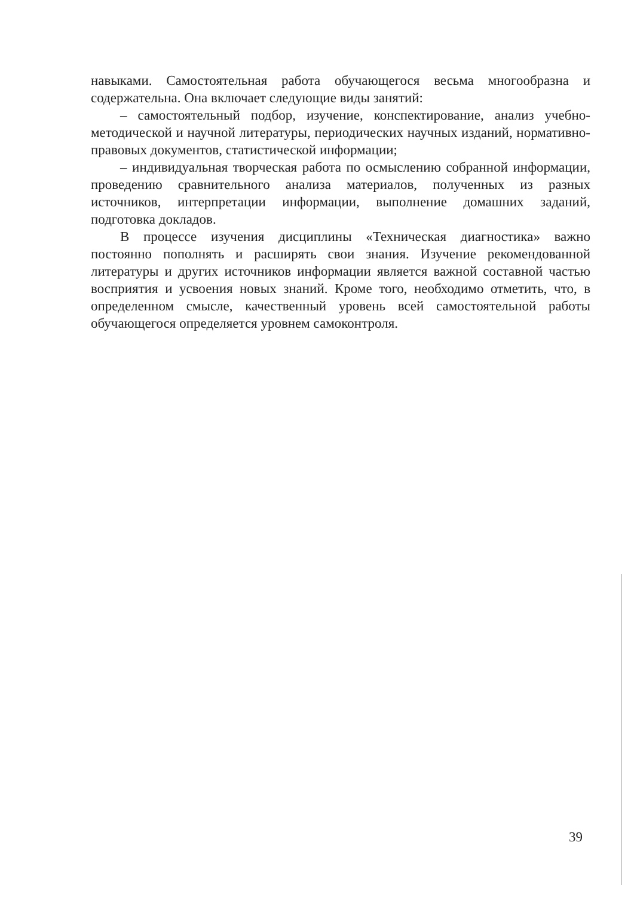навыками. Самостоятельная работа обучающегося весьма многообразна и содержательна. Она включает следующие виды занятий:
– самостоятельный подбор, изучение, конспектирование, анализ учебно-методической и научной литературы, периодических научных изданий, нормативно-правовых документов, статистической информации;
– индивидуальная творческая работа по осмыслению собранной информации, проведению сравнительного анализа материалов, полученных из разных источников, интерпретации информации, выполнение домашних заданий, подготовка докладов.
В процессе изучения дисциплины «Техническая диагностика» важно постоянно пополнять и расширять свои знания. Изучение рекомендованной литературы и других источников информации является важной составной частью восприятия и усвоения новых знаний. Кроме того, необходимо отметить, что, в определенном смысле, качественный уровень всей самостоятельной работы обучающегося определяется уровнем самоконтроля.
39